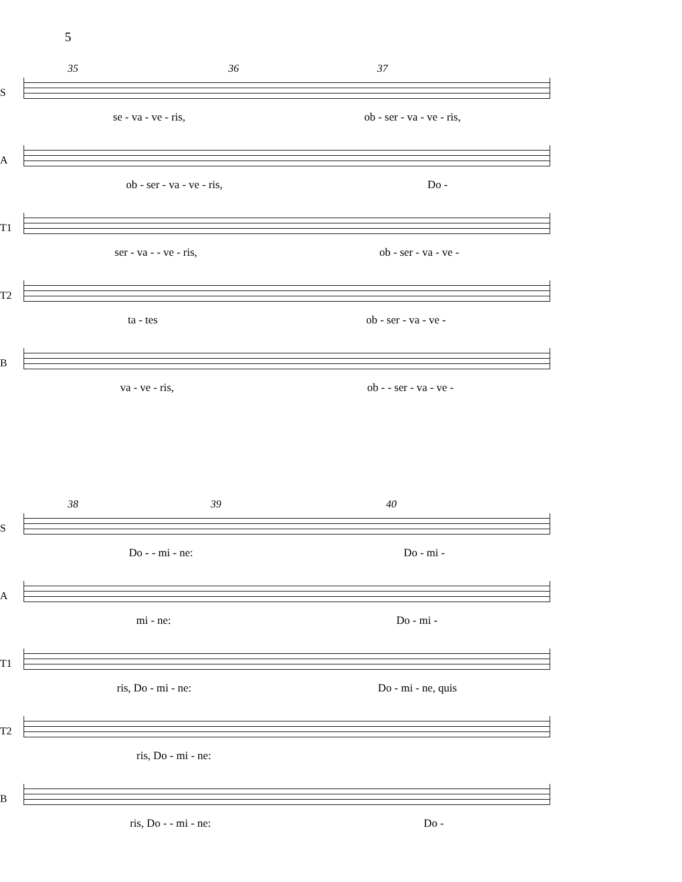5
35 36 37
S
se - va - ve - ris, ob - ser - va - ve - ris,
A
ob - ser - va - ve - ris, Do -
T1
ser - va - - ve - ris, ob - ser - va - ve -
T2
ta - tes ob - ser - va - ve -
B
va - ve - ris, ob - - ser - va - ve -
38 39 40
S
Do - - mi - ne: Do - mi -
A
mi - ne: Do - mi -
T1
ris, Do - mi - ne: Do - mi - ne, quis
T2
ris, Do - mi - ne:
B
ris, Do - - mi - ne: Do -